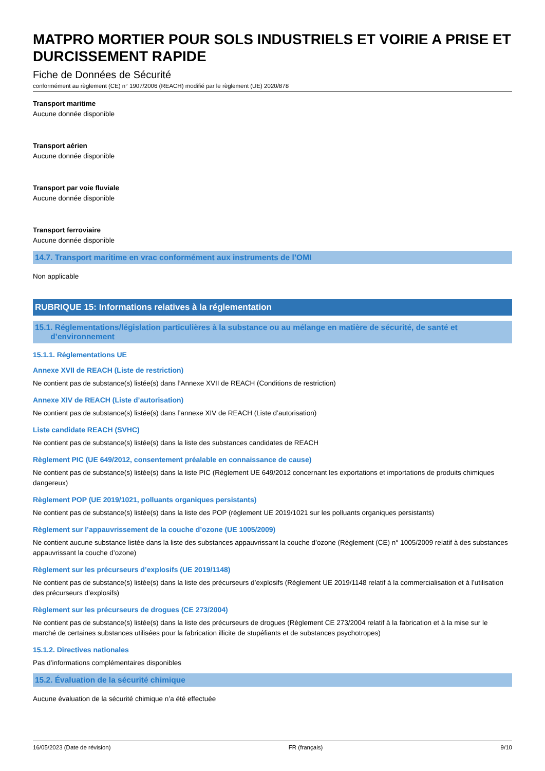MATPRO MORTIER POUR SOLS INDUSTRIELS ET VOIRIE A PRISE ET DURCISSEMENT RAPIDE
Fiche de Données de Sécurité
conformément au règlement (CE) n° 1907/2006 (REACH) modifié par le règlement (UE) 2020/878
Transport maritime
Aucune donnée disponible
Transport aérien
Aucune donnée disponible
Transport par voie fluviale
Aucune donnée disponible
Transport ferroviaire
Aucune donnée disponible
14.7. Transport maritime en vrac conformément aux instruments de l’OMI
Non applicable
RUBRIQUE 15: Informations relatives à la réglementation
15.1. Réglementations/législation particulières à la substance ou au mélange en matière de sécurité, de santé et
d’environnement
15.1.1. Réglementations UE
Annexe XVII de REACH (Liste de restriction)
Ne contient pas de substance(s) listée(s) dans l’Annexe XVII de REACH (Conditions de restriction)
Annexe XIV de REACH (Liste d’autorisation)
Ne contient pas de substance(s) listée(s) dans l’annexe XIV de REACH (Liste d’autorisation)
Liste candidate REACH (SVHC)
Ne contient pas de substance(s) listée(s) dans la liste des substances candidates de REACH
Règlement PIC (UE 649/2012, consentement préalable en connaissance de cause)
Ne contient pas de substance(s) listée(s) dans la liste PIC (Règlement UE 649/2012 concernant les exportations et importations de produits chimiques dangereux)
Règlement POP (UE 2019/1021, polluants organiques persistants)
Ne contient pas de substance(s) listée(s) dans la liste des POP (règlement UE 2019/1021 sur les polluants organiques persistants)
Règlement sur l’appauvrissement de la couche d’ozone (UE 1005/2009)
Ne contient aucune substance listée dans la liste des substances appauvrissant la couche d’ozone (Règlement (CE) n° 1005/2009 relatif à des substances appauvrissant la couche d’ozone)
Règlement sur les précurseurs d’explosifs (UE 2019/1148)
Ne contient pas de substance(s) listée(s) dans la liste des précurseurs d’explosifs (Règlement UE 2019/1148 relatif à la commercialisation et à l’utilisation des précurseurs d’explosifs)
Règlement sur les précurseurs de drogues (CE 273/2004)
Ne contient pas de substance(s) listée(s) dans la liste des précurseurs de drogues (Règlement CE 273/2004 relatif à la fabrication et à la mise sur le marché de certaines substances utilisées pour la fabrication illicite de stupéfiants et de substances psychotropes)
15.1.2. Directives nationales
Pas d’informations complémentaires disponibles
15.2. Évaluation de la sécurité chimique
Aucune évaluation de la sécurité chimique n’a été effectuée
16/05/2023 (Date de révision) FR (français) 9/10